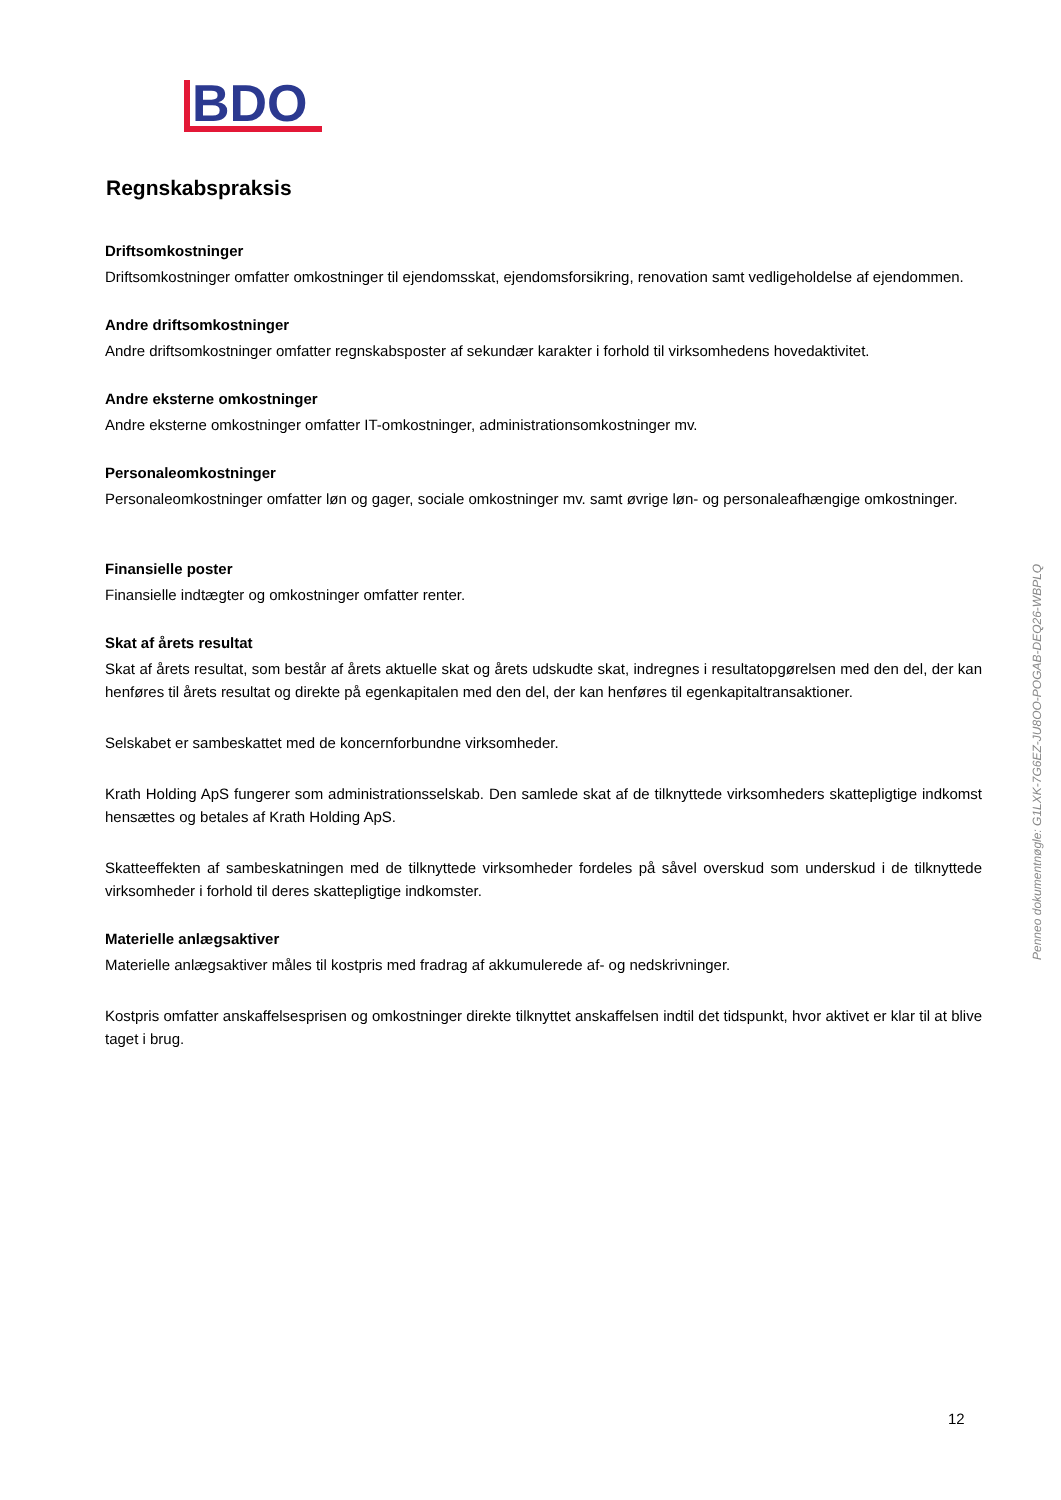BDO
Regnskabspraksis
Driftsomkostninger
Driftsomkostninger omfatter omkostninger til ejendomsskat, ejendomsforsikring, renovation samt vedligeholdelse af ejendommen.
Andre driftsomkostninger
Andre driftsomkostninger omfatter regnskabsposter af sekundær karakter i forhold til virksomhedens hovedaktivitet.
Andre eksterne omkostninger
Andre eksterne omkostninger omfatter IT-omkostninger, administrationsomkostninger mv.
Personaleomkostninger
Personaleomkostninger omfatter løn og gager, sociale omkostninger mv. samt øvrige løn- og personaleafhængige omkostninger.
Finansielle poster
Finansielle indtægter og omkostninger omfatter renter.
Skat af årets resultat
Skat af årets resultat, som består af årets aktuelle skat og årets udskudte skat, indregnes i resultatopgørelsen med den del, der kan henføres til årets resultat og direkte på egenkapitalen med den del, der kan henføres til egenkapitaltransaktioner.
Selskabet er sambeskattet med de koncernforbundne virksomheder.
Krath Holding ApS fungerer som administrationsselskab. Den samlede skat af de tilknyttede virksomheders skattepligtige indkomst hensættes og betales af Krath Holding ApS.
Skatteeffekten af sambeskatningen med de tilknyttede virksomheder fordeles på såvel overskud som underskud i de tilknyttede virksomheder i forhold til deres skattepligtige indkomster.
Materielle anlægsaktiver
Materielle anlægsaktiver måles til kostpris med fradrag af akkumulerede af- og nedskrivninger.
Kostpris omfatter anskaffelsesprisen og omkostninger direkte tilknyttet anskaffelsen indtil det tidspunkt, hvor aktivet er klar til at blive taget i brug.
Penneo dokumentnøgle: G1LXK-7G6EZ-JU8OO-POGAB-DEQ26-WBPLQ
12